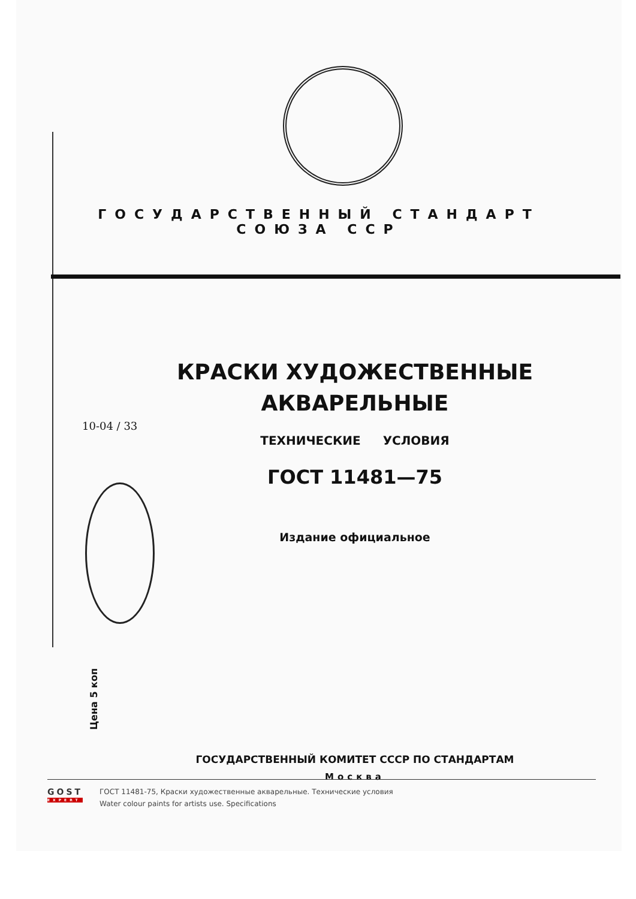ГОСУДАРСТВЕННЫЙ СТАНДАРТ
СОЮЗА ССР
КРАСКИ ХУДОЖЕСТВЕННЫЕ
АКВАРЕЛЬНЫЕ
ТЕХНИЧЕСКИЕ УСЛОВИЯ
ГОСТ 11481—75
Издание официальное
10-04 / 33
Цена 5 коп
ГОСУДАРСТВЕННЫЙ КОМИТЕТ СССР ПО СТАНДАРТАМ
Москва
GOST
EXPERT
ГОСТ 11481-75, Краски художественные акварельные. Технические условия
Water colour paints for artists use. Specifications